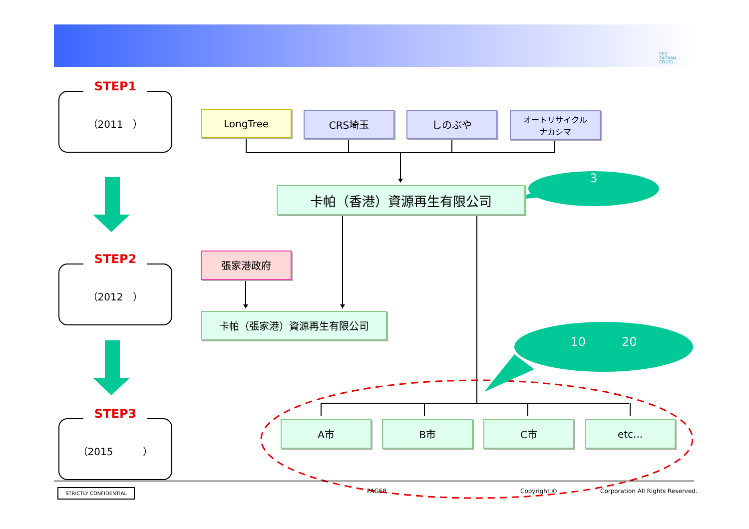CRS
SAITAMA
CO.LTD
STEP1
（2011　）
STEP2
（2012　）
STEP3
（2015　　　）
LongTree CRS埼玉 しのぶや
オートリサイクル
ナカシマ
卡帕（香港）資源再生有限公司
3
張家港政府
卡帕（張家港）資源再生有限公司
10　　　20
A市 B市 C市 etc...
STRICTLY CONFIDENTIAL PAGE8 Copyright ©
Corporation All Rights Reserved.